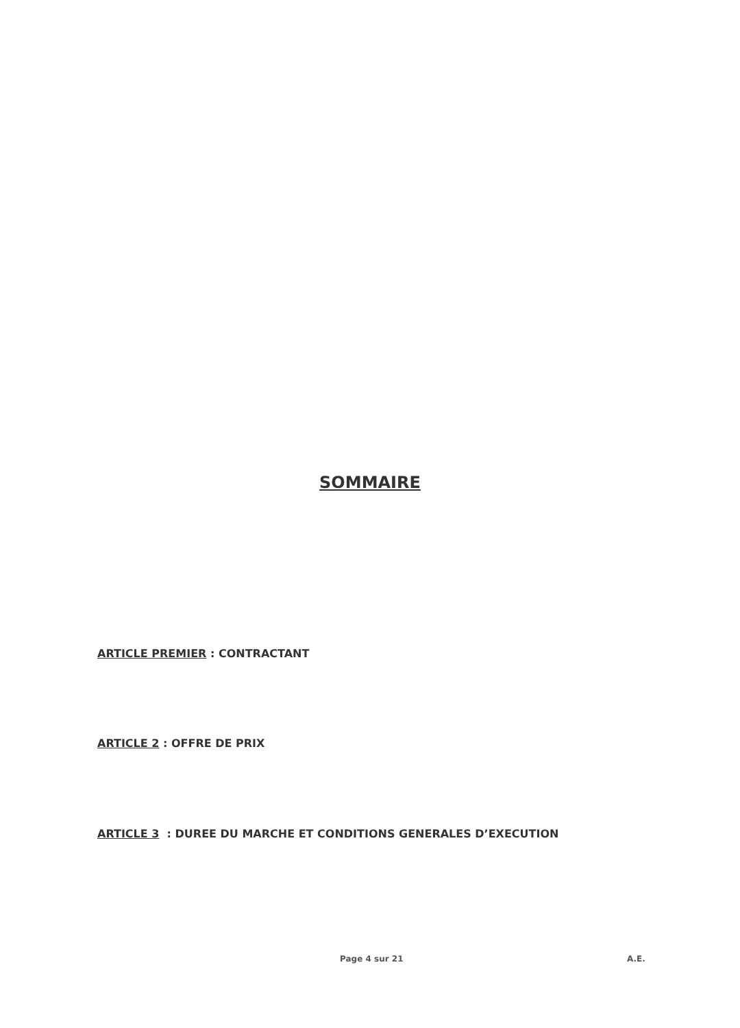SOMMAIRE
ARTICLE PREMIER : CONTRACTANT
ARTICLE 2 : OFFRE DE PRIX
ARTICLE 3 : DUREE DU MARCHE ET CONDITIONS GENERALES D’EXECUTION
Page 4 sur 21 A.E.